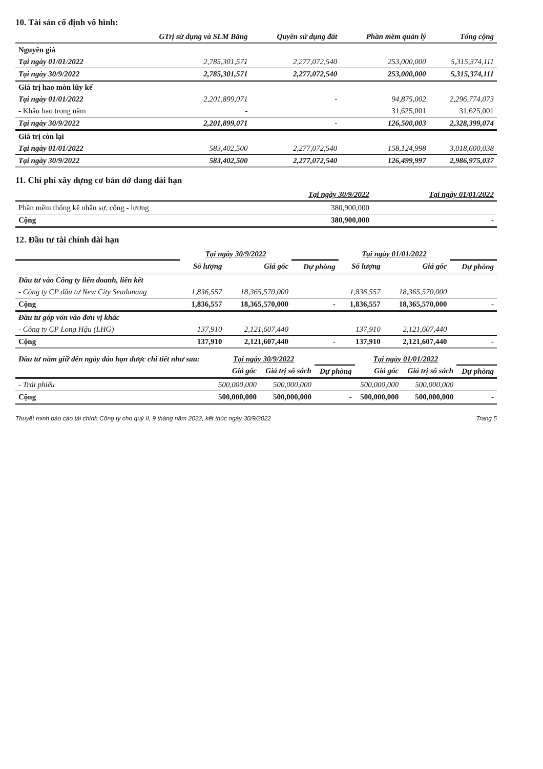10. Tài sản cố định vô hình:
| | GTrị sử dụng và SLM Bằng | Quyền sử dụng đất | Phần mềm quản lý | Tổng cộng |
| --- | --- | --- | --- | --- |
| Nguyên giá | | | | |
| Tại ngày 01/01/2022 | 2,785,301,571 | 2,277,072,540 | 253,000,000 | 5,315,374,111 |
| Tại ngày 30/9/2022 | 2,785,301,571 | 2,277,072,540 | 253,000,000 | 5,315,374,111 |
| Giá trị hao mòn lũy kế | | | | |
| Tại ngày 01/01/2022 | 2,201,899,071 | - | 94,875,002 | 2,296,774,073 |
| - Khấu hao trong năm | - | | 31,625,001 | 31,625,001 |
| Tại ngày 30/9/2022 | 2,201,899,071 | - | 126,500,003 | 2,328,399,074 |
| Giá trị còn lại | | | | |
| Tại ngày 01/01/2022 | 583,402,500 | 2,277,072,540 | 158,124,998 | 3,018,600,038 |
| Tại ngày 30/9/2022 | 583,402,500 | 2,277,072,540 | 126,499,997 | 2,986,975,037 |
11. Chi phí xây dựng cơ bản dở dang dài hạn
| | Tại ngày 30/9/2022 | Tại ngày 01/01/2022 |
| --- | --- | --- |
| Phần mềm thống kê nhân sự, công - lương | 380,900,000 | |
| Cộng | 380,900,000 | - |
12. Đầu tư tài chính dài hạn
| | Tại ngày 30/9/2022 | | | Tại ngày 01/01/2022 | | |
| --- | --- | --- | --- | --- | --- | --- |
| | Số lượng | Giá gốc | Dự phòng | Số lượng | Giá gốc | Dự phòng |
| Đầu tư vào Công ty liên doanh, liên kết | | | | | | |
| - Công ty CP đầu tư New City Seadanang | 1,836,557 | 18,365,570,000 | | 1,836,557 | 18,365,570,000 | |
| Cộng | 1,836,557 | 18,365,570,000 | - | 1,836,557 | 18,365,570,000 | - |
| Đầu tư góp vốn vào đơn vị khác | | | | | | |
| - Công ty CP Long Hậu (LHG) | 137,910 | 2,121,607,440 | | 137,910 | 2,121,607,440 | |
| Cộng | 137,910 | 2,121,607,440 | - | 137,910 | 2,121,607,440 | - |
| Đầu tư nắm giữ đến ngày đáo hạn được chi tiết như sau: | Tại ngày 30/9/2022 | | | Tại ngày 01/01/2022 | | |
| --- | --- | --- | --- | --- | --- | --- |
| | Giá gốc | Giá trị sổ sách | Dự phòng | Giá gốc | Giá trị sổ sách | Dự phòng |
| - Trái phiếu | 500,000,000 | 500,000,000 | | 500,000,000 | 500,000,000 | |
| Cộng | 500,000,000 | 500,000,000 | - | 500,000,000 | 500,000,000 | - |
Thuyết minh báo cáo tài chính Công ty cho quý II, 9 tháng năm 2022, kết thúc ngày 30/9/2022 Trang 5